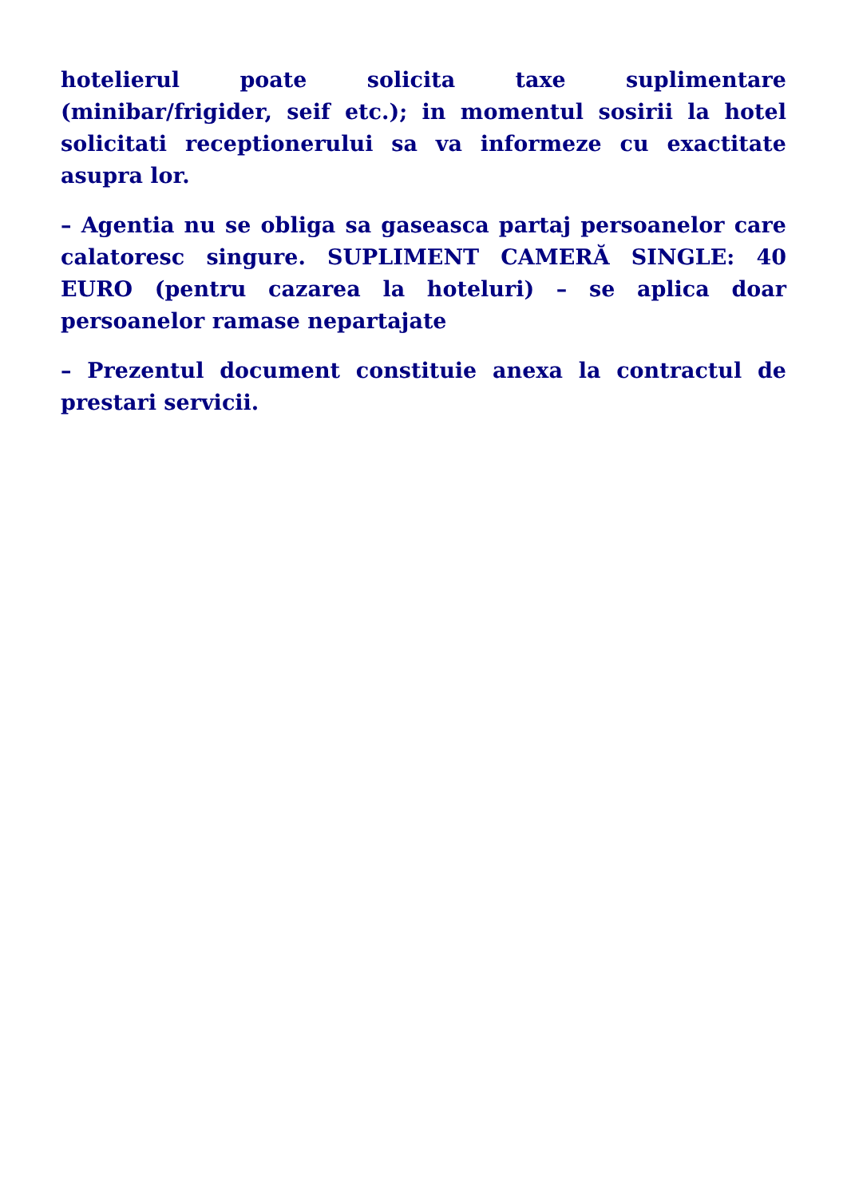hotelierul poate solicita taxe suplimentare (minibar/frigider, seif etc.); in momentul sosirii la hotel solicitati receptionerului sa va informeze cu exactitate asupra lor.
– Agentia nu se obliga sa gaseasca partaj persoanelor care calatoresc singure. SUPLIMENT CAMERĂ SINGLE: 40 EURO (pentru cazarea la hoteluri) – se aplica doar persoanelor ramase nepartajate
– Prezentul document constituie anexa la contractul de prestari servicii.